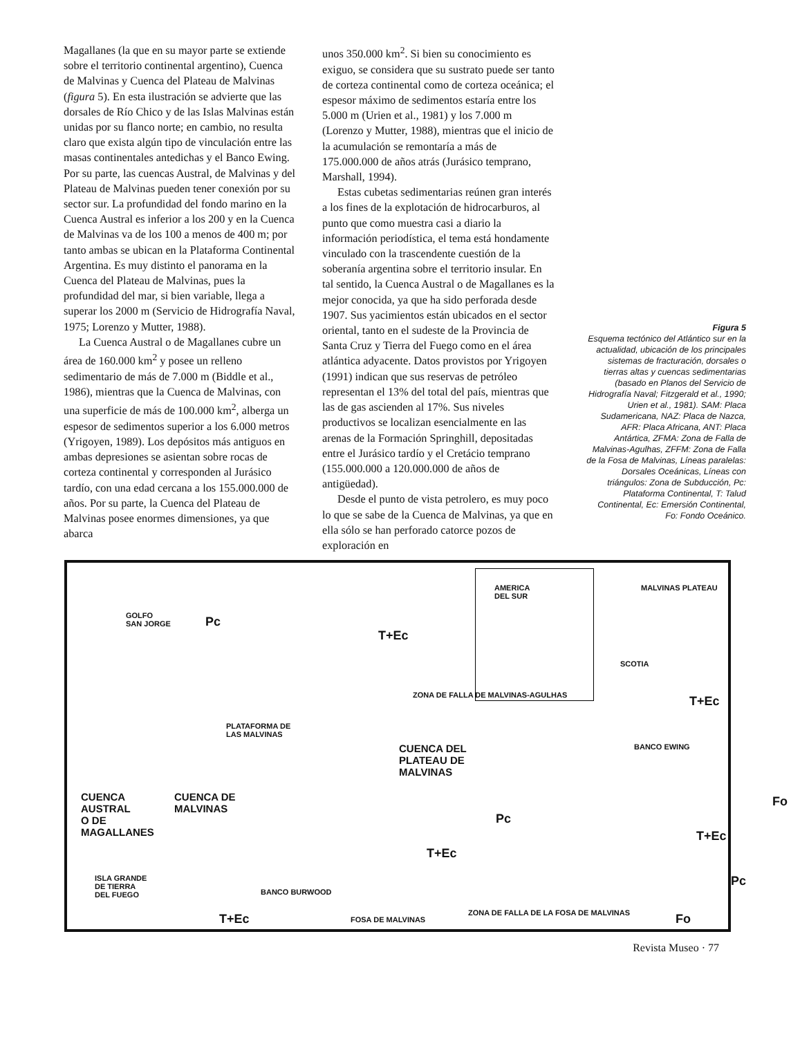Magallanes (la que en su mayor parte se extiende sobre el territorio continental argentino), Cuenca de Malvinas y Cuenca del Plateau de Malvinas (figura 5). En esta ilustración se advierte que las dorsales de Río Chico y de las Islas Malvinas están unidas por su flanco norte; en cambio, no resulta claro que exista algún tipo de vinculación entre las masas continentales antedichas y el Banco Ewing. Por su parte, las cuencas Austral, de Malvinas y del Plateau de Malvinas pueden tener conexión por su sector sur. La profundidad del fondo marino en la Cuenca Austral es inferior a los 200 y en la Cuenca de Malvinas va de los 100 a menos de 400 m; por tanto ambas se ubican en la Plataforma Continental Argentina. Es muy distinto el panorama en la Cuenca del Plateau de Malvinas, pues la profundidad del mar, si bien variable, llega a superar los 2000 m (Servicio de Hidrografía Naval, 1975; Lorenzo y Mutter, 1988).
La Cuenca Austral o de Magallanes cubre un área de 160.000 km<sup>2</sup> y posee un relleno sedimentario de más de 7.000 m (Biddle et al., 1986), mientras que la Cuenca de Malvinas, con una superficie de más de 100.000 km<sup>2</sup>, alberga un espesor de sedimentos superior a los 6.000 metros (Yrigoyen, 1989). Los depósitos más antiguos en ambas depresiones se asientan sobre rocas de corteza continental y corresponden al Jurásico tardío, con una edad cercana a los 155.000.000 de años. Por su parte, la Cuenca del Plateau de Malvinas posee enormes dimensiones, ya que abarca
unos 350.000 km<sup>2</sup>. Si bien su conocimiento es exiguo, se considera que su sustrato puede ser tanto de corteza continental como de corteza oceánica; el espesor máximo de sedimentos estaría entre los 5.000 m (Urien et al., 1981) y los 7.000 m (Lorenzo y Mutter, 1988), mientras que el inicio de la acumulación se remontaría a más de 175.000.000 de años atrás (Jurásico temprano, Marshall, 1994).
Estas cubetas sedimentarias reúnen gran interés a los fines de la explotación de hidrocarburos, al punto que como muestra casi a diario la información periodística, el tema está hondamente vinculado con la trascendente cuestión de la soberanía argentina sobre el territorio insular. En tal sentido, la Cuenca Austral o de Magallanes es la mejor conocida, ya que ha sido perforada desde 1907. Sus yacimientos están ubicados en el sector oriental, tanto en el sudeste de la Provincia de Santa Cruz y Tierra del Fuego como en el área atlántica adyacente. Datos provistos por Yrigoyen (1991) indican que sus reservas de petróleo representan el 13% del total del país, mientras que las de gas ascienden al 17%. Sus niveles productivos se localizan esencialmente en las arenas de la Formación Springhill, depositadas entre el Jurásico tardío y el Cretácio temprano (155.000.000 a 120.000.000 de años de antigüedad).
Desde el punto de vista petrolero, es muy poco lo que se sabe de la Cuenca de Malvinas, ya que en ella sólo se han perforado catorce pozos de exploración en
Figura 5
Esquema tectónico del Atlántico sur en la actualidad, ubicación de los principales sistemas de fracturación, dorsales o tierras altas y cuencas sedimentarias (basado en Planos del Servicio de Hidrografía Naval; Fitzgerald et al., 1990; Urien et al., 1981). SAM: Placa Sudamericana, NAZ: Placa de Nazca, AFR: Placa Africana, ANT: Placa Antártica, ZFMA: Zona de Falla de Malvinas-Agulhas, ZFFM: Zona de Falla de la Fosa de Malvinas, Líneas paralelas: Dorsales Oceánicas, Líneas con triángulos: Zona de Subducción, Pc: Plataforma Continental, T: Talud Continental, Ec: Emersión Continental, Fo: Fondo Oceánico.
GOLFO
SAN JORGE Pc
T+Ec
AMERICA
DEL SUR
MALVINAS PLATEAU
SCOTIA
T+Ec ZONA DE FALLA DE MALVINAS-AGULHAS
PLATAFORMA DE
LAS MALVINAS
CUENCA DEL
PLATEAU DE
MALVINAS
BANCO EWING
CUENCA
AUSTRAL
O DE
MAGALLANES
CUENCA DE
MALVINAS
Pc
Fo
T+Ec
T+Ec
ISLA GRANDE
DE TIERRA
DEL FUEGO BANCO BURWOOD
Pc
ZONA DE FALLA DE LA FOSA DE MALVINAS T+Ec FOSA DE MALVINAS Fo
Revista Museo · 77